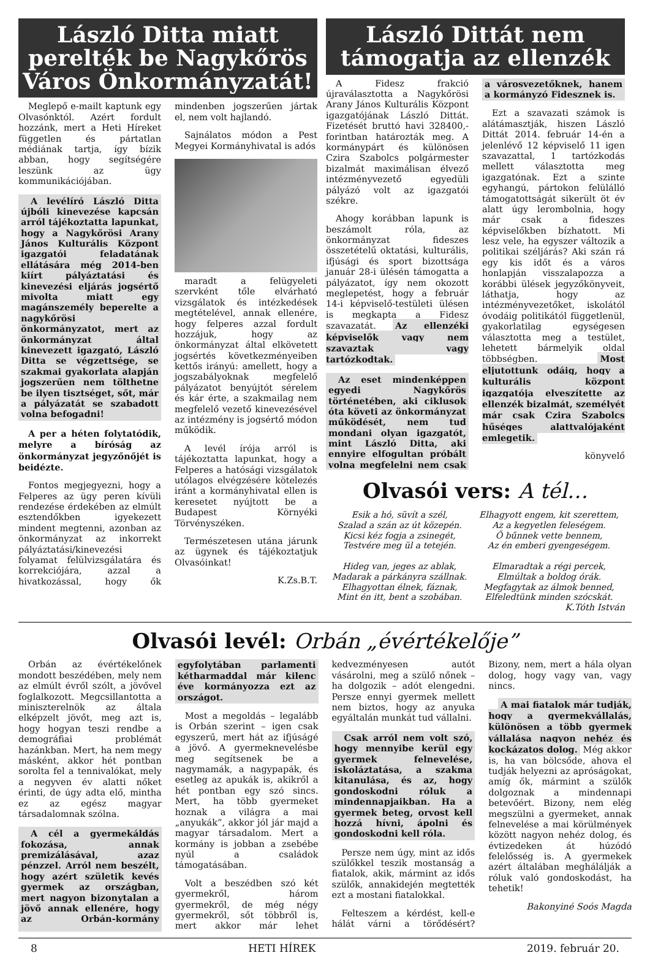László Ditta miatt perelték be Nagykőrös Város Önkormányzatát!
Meglepő e-mailt kaptunk egy Olvasónktól. Azért fordult hozzánk, mert a Heti Híreket független és pártatlan médiának tartja, így bízik abban, hogy segítségére leszünk az ügy kommunikációjában.
A levélíró László Ditta újbóli kinevezése kapcsán arról tájékoztatta lapunkat, hogy a Nagykőrösi Arany János Kulturális Központ igazgatói feladatának ellátására még 2014-ben kiírt pályáztatási és kinevezési eljárás jogsértő mivolta miatt egy magánszemély beperelte a nagykőrösi önkormányzatot, mert az önkormányzat által kinevezett igazgató, László Ditta se végzettsége, se szakmai gyakorlata alapján jogszerűen nem tölthetne be ilyen tisztséget, sőt, már a pályázatát se szabadott volna befogadni!
A per a héten folytatódik, melyre a bíróság az önkormányzat jegyzőnőjét is beidézte.
Fontos megjegyezni, hogy a Felperes az ügy peren kívüli rendezése érdekében az elmúlt esztendőkben igyekezett mindent megtenni, azonban az önkormányzat az inkorrekt pályáztatási/kinevezési folyamat felülvizsgálatára és korrekciójára, azzal a hivatkozással, hogy ők mindenben jogszerűen jártak el, nem volt hajlandó.
Sajnálatos módon a Pest Megyei Kormányhivatal is adós
maradt a felügyeleti szervként tőle elvárható vizsgálatok és intézkedések megtételével, annak ellenére, hogy felperes azzal fordult hozzájuk, hogy az önkormányzat által elkövetett jogsértés következményeiben kettős irányú: amellett, hogy a jogszabályoknak megfelelő pályázatot benyújtót sérelem és kár érte, a szakmailag nem megfelelő vezető kinevezésével az intézmény is jogsértő módon működik.
A levél írója arról is tájékoztatta lapunkat, hogy a Felperes a hatósági vizsgálatok utólagos elvégzésére kötelezés iránt a kormányhivatal ellen is keresetet nyújtott be a Budapest Környéki Törvényszéken.
Természetesen utána járunk az ügynek és tájékoztatjuk Olvasóinkat!
K.Zs.B.T.
László Dittát nem támogatja az ellenzék
A Fidesz frakció újraválasztotta a Nagykőrösi Arany János Kulturális Központ igazgatójának László Dittát. Fizetését bruttó havi 328400,- forintban határozták meg. A kormánypárt és különösen Czira Szabolcs polgármester bizalmát maximálisan élvező intézményvezető egyedüli pályázó volt az igazgatói székre.
Ahogy korábban lapunk is beszámolt róla, az önkormányzat fideszes összetételű oktatási, kulturális, ifjúsági és sport bizottsága január 28-i ülésén támogatta a pályázatot, így nem okozott meglepetést, hogy a február 14-i képviselő-testületi ülésen is megkapta a Fidesz szavazatát. Az ellenzéki képviselők vagy nem szavaztak vagy tartózkodtak.
Az eset mindenképpen egyedi Nagykőrös történetében, aki ciklusok óta követi az önkormányzat működését, nem tud mondani olyan igazgatót, mint László Ditta, aki ennyire elfogultan próbált volna megfelelni nem csak a városvezetőknek, hanem a kormányzó Fidesznek is.
Ezt a szavazati számok is alátámasztják, hiszen László Dittát 2014. február 14-én a jelenlévő 12 képviselő 11 igen szavazattal, 1 tartózkodás mellett választotta meg igazgatónak. Ezt a szinte egyhangú, pártokon felülálló támogatottságát sikerült öt év alatt úgy lerombolnia, hogy már csak a fideszes képviselőkben bízhatott. Mi lesz vele, ha egyszer változik a politikai széljárás? Aki szán rá egy kis időt és a város honlapján visszalapozza a korábbi ülések jegyzőkönyveit, láthatja, hogy az intézményvezetőket, iskolától óvodáig politikától függetlenül, gyakorlatilag egységesen választotta meg a testület, lehetett bármelyik oldal többségben. Most eljutottunk odáig, hogy a kulturális központ igazgatója elveszítette az ellenzék bizalmát, személyét már csak Czira Szabolcs hűséges alattvalójaként emlegetik.
könyvelő
Olvasói vers: A tél…
Esik a hó, süvít a szél,
Szalad a szán az út közepén.
Kicsi kéz fogja a zsinegét,
Testvére meg ül a tetején.
Hideg van, jeges az ablak,
Madarak a párkányra szállnak.
Elhagyottan élnek, fáznak,
Mint én itt, bent a szobában.
Elhagyott engem, kit szerettem,
Az a kegyetlen feleségem.
Ő bűnnek vette bennem,
Az én emberi gyengeségem.
Elmaradtak a régi percek,
Elmúltak a boldog órák.
Megfagytak az álmok benned,
Elfeledtünk minden szócskát.
K.Tóth István
Olvasói levél: Orbán „évértékelője”
Orbán az évértékelőnek mondott beszédében, mely nem az elmúlt évről szólt, a jövővel foglalkozott. Megcsillantotta a miniszterelnök az általa elképzelt jövőt, meg azt is, hogy hogyan teszi rendbe a demográfiai problémát hazánkban. Mert, ha nem megy másként, akkor hét pontban sorolta fel a tennivalókat, mely a negyven év alatti nőket érinti, de úgy adta elő, mintha ez az egész magyar társadalomnak szólna.
A cél a gyermekáldás fokozása, annak premizálásával, azaz pénzzel. Arról nem beszélt, hogy azért születik kevés gyermek az országban, mert nagyon bizonytalan a jövő annak ellenére, hogy az Orbán-kormány egyfolytában parlamenti kétharmaddal már kilenc éve kormányozza ezt az országot.
Most a megoldás – legalább is Orbán szerint – igen csak egyszerű, mert hát az ifjúságé a jövő. A gyermeknevelésbe meg segítsenek be a nagymamák, a nagypapák, és esetleg az apukák is, akikről a hét pontban egy szó sincs. Mert, ha több gyermeket hoznak a világra a mai „anyukák”, akkor jól jár majd a magyar társadalom. Mert a kormány is jobban a zsebébe nyúl a családok támogatásában.
Volt a beszédben szó két gyermekről, három gyermekről, de még négy gyermekről, sőt többről is, mert akkor már lehet kedvezményesen autót vásárolni, meg a szülő nőnek – ha dolgozik – adót elengedni. Persze ennyi gyermek mellett nem biztos, hogy az anyuka egyáltalán munkát tud vállalni.
Csak arról nem volt szó, hogy mennyibe kerül egy gyermek felnevelése, iskoláztatása, a szakma kitanulása, és az, hogy gondoskodni róluk a mindennapjaikban. Ha a gyermek beteg, orvost kell hozzá hívni, ápolni és gondoskodni kell róla.
Persze nem úgy, mint az idős szülőkkel teszik mostanság a fiatalok, akik, mármint az idős szülők, annakidején megtették ezt a mostani fiatalokkal.
Felteszem a kérdést, kell-e hálát várni a törődésért? Bizony, nem, mert a hála olyan dolog, hogy vagy van, vagy nincs.
A mai fiatalok már tudják, hogy a gyermekvállalás, különösen a több gyermek vállalása nagyon nehéz és kockázatos dolog. Még akkor is, ha van bölcsőde, ahova el tudják helyezni az apróságokat, amíg ők, mármint a szülők dolgoznak a mindennapi betevőért. Bizony, nem elég megszülni a gyermeket, annak felnevelése a mai körülmények között nagyon nehéz dolog, és évtizedeken át húzódó felelősség is. A gyermekek azért általában meghálálják a róluk való gondoskodást, ha tehetik!
Bakonyiné Soós Magda
8 HETI HÍREK 2019. február 20.